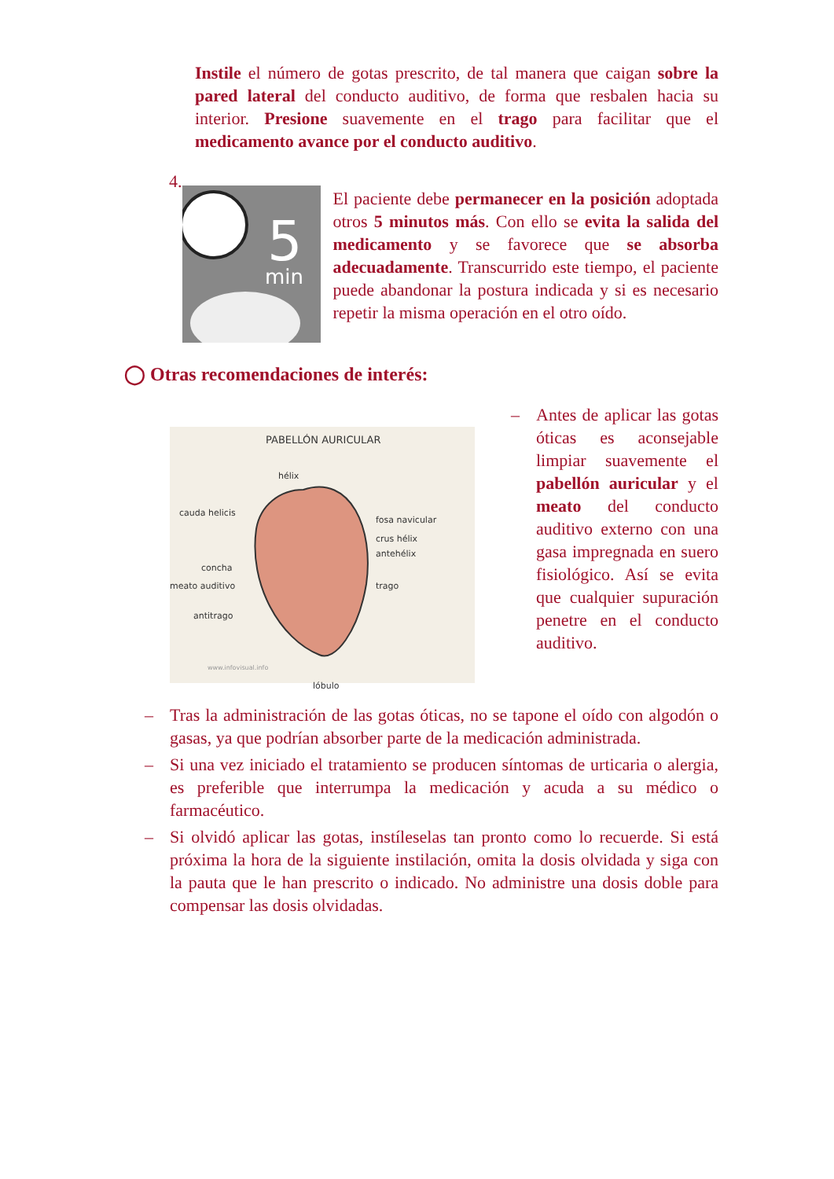Instile el número de gotas prescrito, de tal manera que caigan sobre la pared lateral del conducto auditivo, de forma que resbalen hacia su interior. Presione suavemente en el trago para facilitar que el medicamento avance por el conducto auditivo.
4.
5
min
El paciente debe permanecer en la posición adoptada otros 5 minutos más. Con ello se evita la salida del medicamento y se favorece que se absorba adecuadamente. Transcurrido este tiempo, el paciente puede abandonar la postura indicada y si es necesario repetir la misma operación en el otro oído.
◯ Otras recomendaciones de interés:
PABELLÓN AURICULAR
hélix
cauda helicis
fosa navicular
crus hélix
antehélix
concha
meato auditivo trago
antitrago
www.infovisual.info
lóbulo
– Antes de aplicar las gotas óticas es aconsejable limpiar suavemente el pabellón auricular y el meato del conducto auditivo externo con una gasa impregnada en suero fisiológico. Así se evita que cualquier supuración penetre en el conducto auditivo.
– Tras la administración de las gotas óticas, no se tapone el oído con algodón o gasas, ya que podrían absorber parte de la medicación administrada.
– Si una vez iniciado el tratamiento se producen síntomas de urticaria o alergia, es preferible que interrumpa la medicación y acuda a su médico o farmacéutico.
– Si olvidó aplicar las gotas, instíleselas tan pronto como lo recuerde. Si está próxima la hora de la siguiente instilación, omita la dosis olvidada y siga con la pauta que le han prescrito o indicado. No administre una dosis doble para compensar las dosis olvidadas.